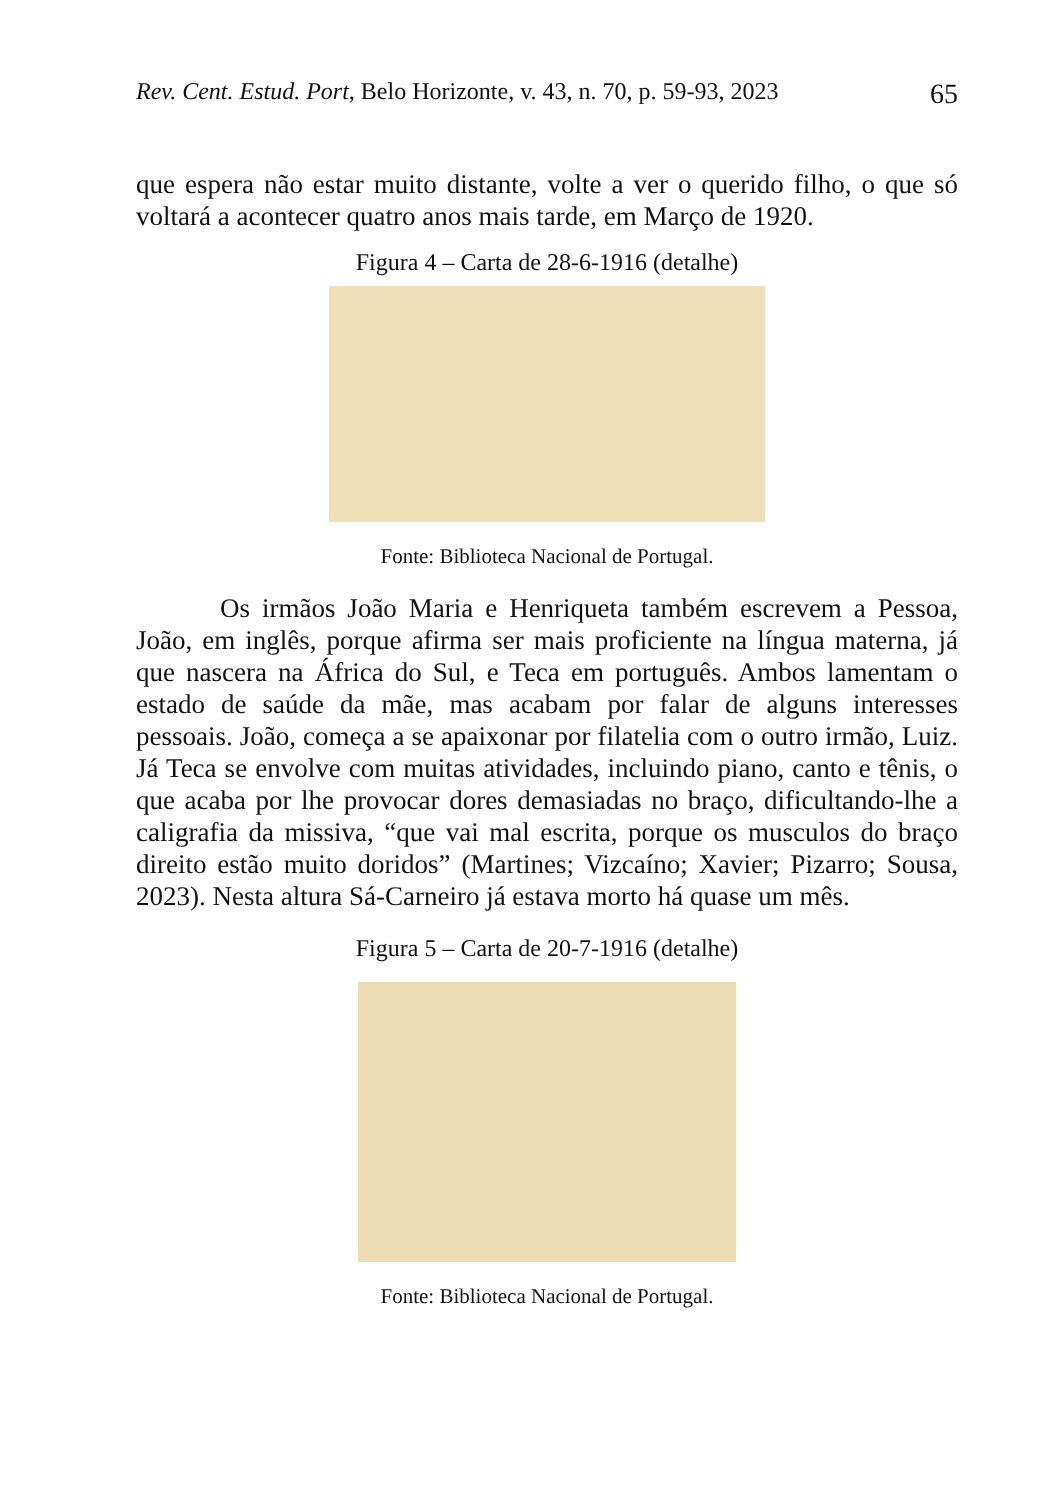Rev. Cent. Estud. Port, Belo Horizonte, v. 43, n. 70, p. 59-93, 2023 65
que espera não estar muito distante, volte a ver o querido filho, o que só voltará a acontecer quatro anos mais tarde, em Março de 1920.
Figura 4 – Carta de 28-6-1916 (detalhe)
Fonte: Biblioteca Nacional de Portugal.
Os irmãos João Maria e Henriqueta também escrevem a Pessoa, João, em inglês, porque afirma ser mais proficiente na língua materna, já que nascera na África do Sul, e Teca em português. Ambos lamentam o estado de saúde da mãe, mas acabam por falar de alguns interesses pessoais. João, começa a se apaixonar por filatelia com o outro irmão, Luiz. Já Teca se envolve com muitas atividades, incluindo piano, canto e tênis, o que acaba por lhe provocar dores demasiadas no braço, dificultando-lhe a caligrafia da missiva, “que vai mal escrita, porque os musculos do braço direito estão muito doridos” (Martines; Vizcaíno; Xavier; Pizarro; Sousa, 2023). Nesta altura Sá-Carneiro já estava morto há quase um mês.
Figura 5 – Carta de 20-7-1916 (detalhe)
Fonte: Biblioteca Nacional de Portugal.